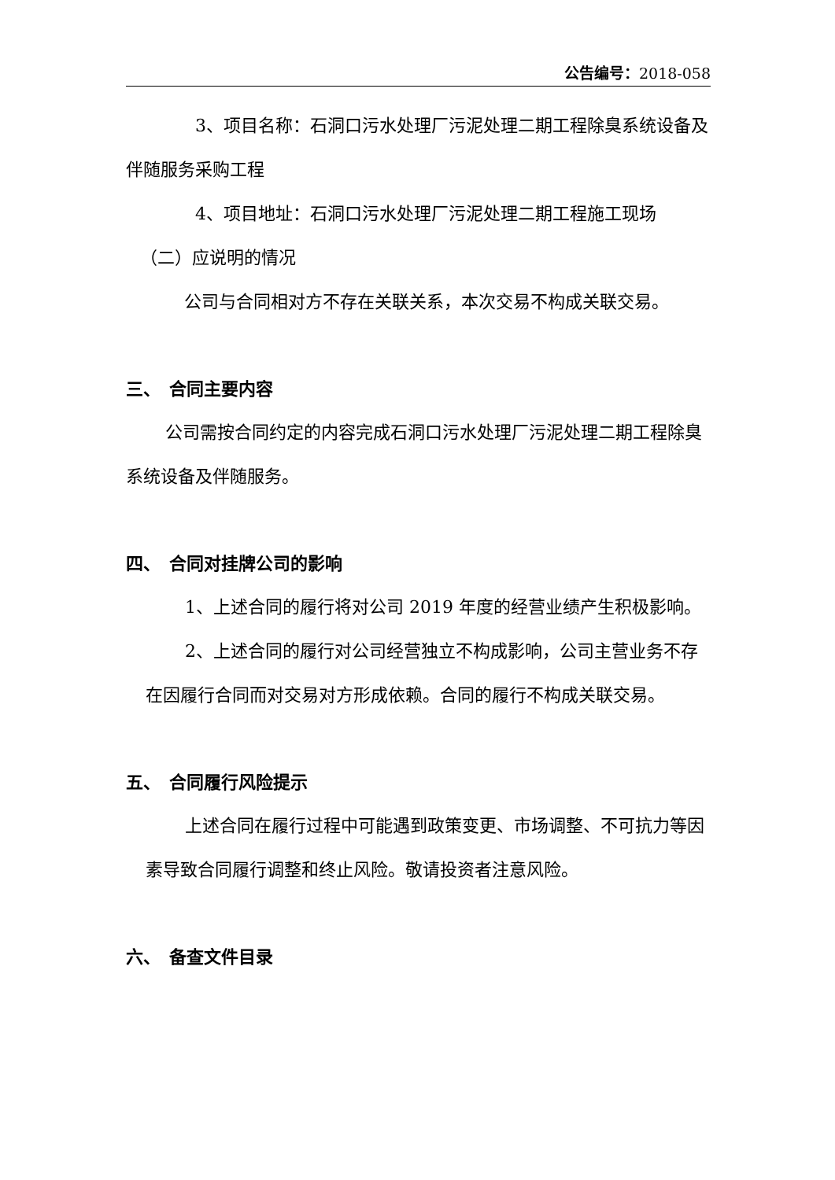公告编号：2018-058
3、项目名称：石洞口污水处理厂污泥处理二期工程除臭系统设备及伴随服务采购工程
4、项目地址：石洞口污水处理厂污泥处理二期工程施工现场
（二）应说明的情况
公司与合同相对方不存在关联关系，本次交易不构成关联交易。
三、　合同主要内容
公司需按合同约定的内容完成石洞口污水处理厂污泥处理二期工程除臭系统设备及伴随服务。
四、　合同对挂牌公司的影响
1、上述合同的履行将对公司 2019 年度的经营业绩产生积极影响。
2、上述合同的履行对公司经营独立不构成影响，公司主营业务不存在因履行合同而对交易对方形成依赖。合同的履行不构成关联交易。
五、　合同履行风险提示
上述合同在履行过程中可能遇到政策变更、市场调整、不可抗力等因素导致合同履行调整和终止风险。敬请投资者注意风险。
六、　备查文件目录